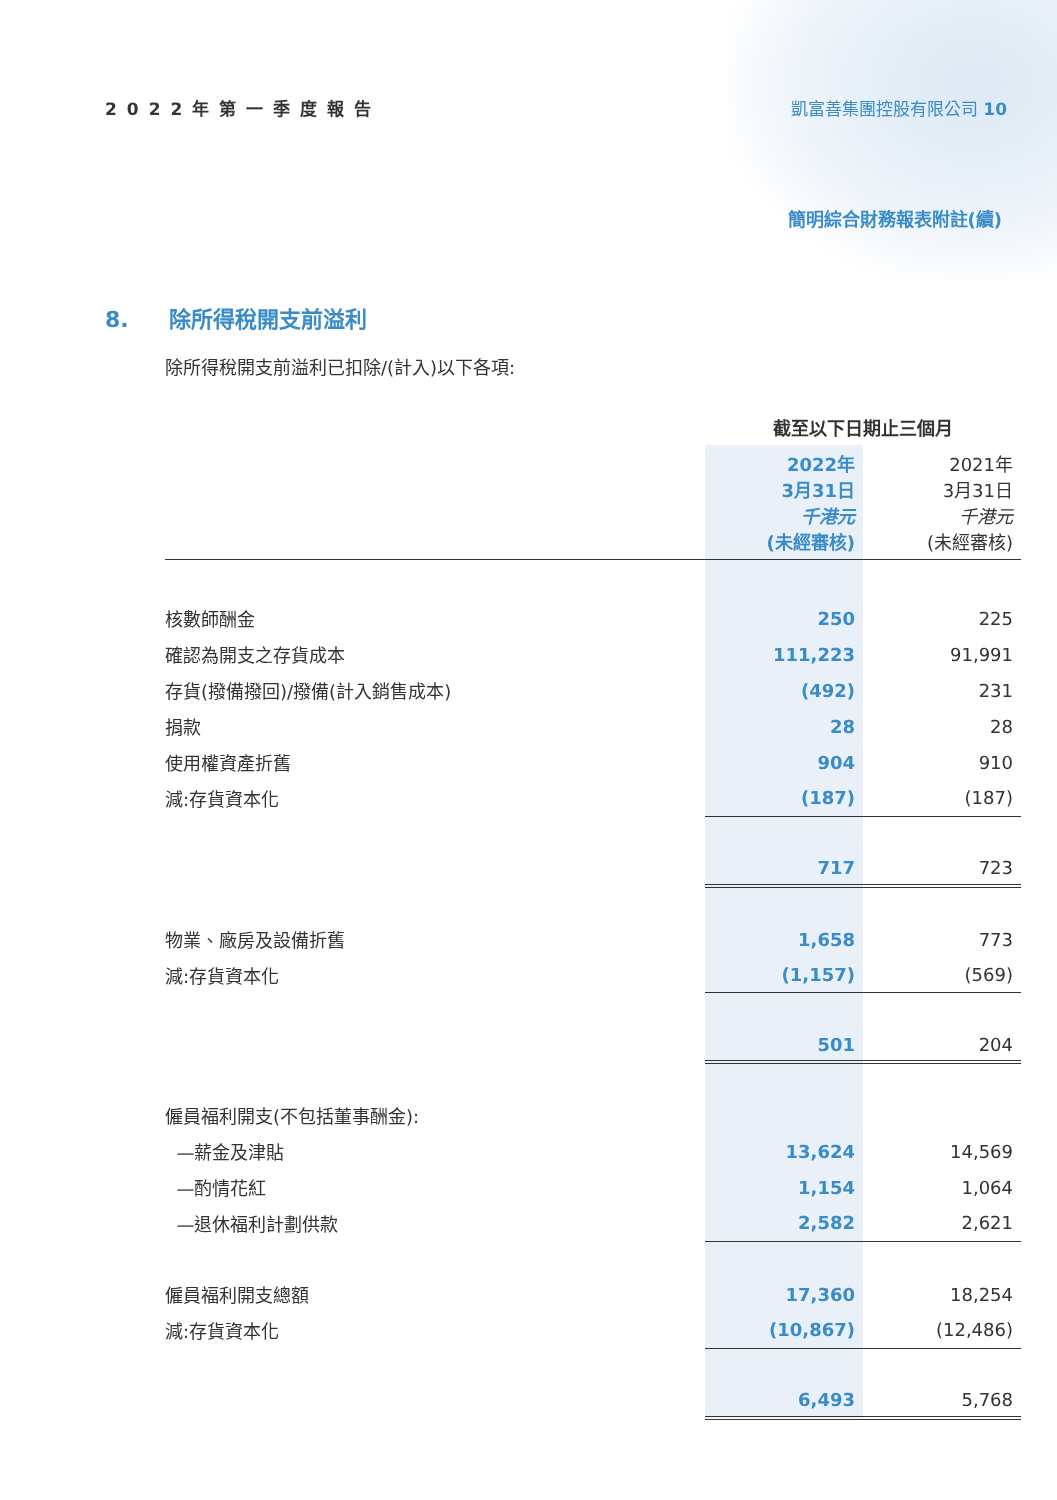2022年第一季度報告 凱富善集團控股有限公司 10
簡明綜合財務報表附註(續)
8. 除所得稅開支前溢利
除所得稅開支前溢利已扣除/(計入)以下各項:
| | 截至以下日期止三個月 | |
| | 2022年 3月31日 千港元 (未經審核) | 2021年 3月31日 千港元 (未經審核) |
| 核數師酬金 | 250 | 225 |
| 確認為開支之存貨成本 | 111,223 | 91,991 |
| 存貨(撥備撥回)/撥備(計入銷售成本) | (492) | 231 |
| 捐款 | 28 | 28 |
| 使用權資產折舊 | 904 | 910 |
| 減:存貨資本化 | (187) | (187) |
| | 717 | 723 |
| 物業、廠房及設備折舊 | 1,658 | 773 |
| 減:存貨資本化 | (1,157) | (569) |
| | 501 | 204 |
| 僱員福利開支(不包括董事酬金): | | |
| —薪金及津貼 | 13,624 | 14,569 |
| —酌情花紅 | 1,154 | 1,064 |
| —退休福利計劃供款 | 2,582 | 2,621 |
| 僱員福利開支總額 | 17,360 | 18,254 |
| 減:存貨資本化 | (10,867) | (12,486) |
| | 6,493 | 5,768 |